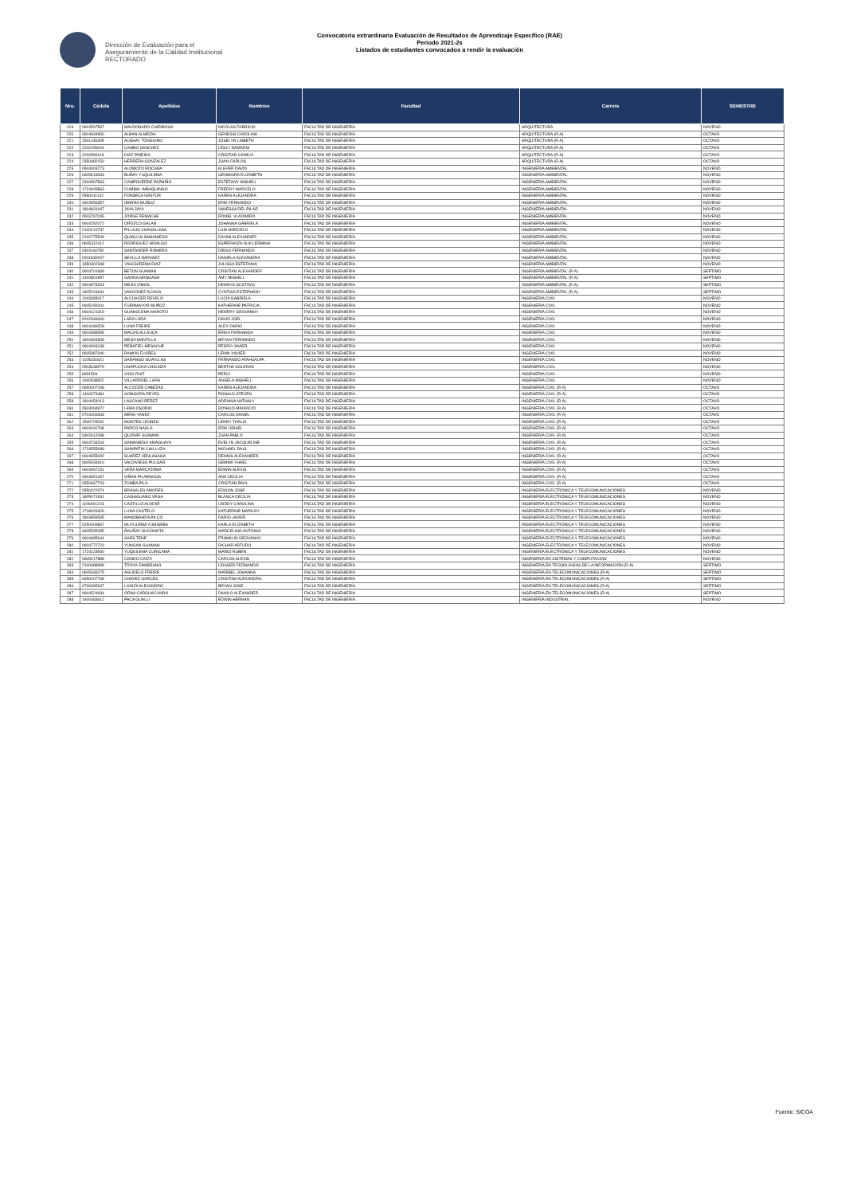Dirección de Evaluación para el
Aseguramiento de la Calidad Institucional
RECTORADO
Convocatoria extrardinaria Evaluación de Resultados de Aprendizaje Específico (RAE)
Periodo 2021-2s
Listados de estudiantes convocados a rendir la evaluación
| Nro. | Cédula | Apellidos | Nombres | Facultad | Carrera | SEMESTRE |
| --- | --- | --- | --- | --- | --- | --- |
| 219 | 0604597567 | MALDONADO CHIRIBOGA | NICOLAS FABRICIO | FACULTAD DE INGENIERÍA | ARQUITECTURA | NOVENO |
| 220 | 0604934950 | ALBAN ALMEIDA | GENESIS CAROLINA | FACULTAD DE INGENIERÍA | ARQUITECTURA (R-A) | OCTAVO |
| 221 | 1501149395 | AUSHAY TONGUINO | JOSELYN LISBETH | FACULTAD DE INGENIERÍA | ARQUITECTURA (R-A) | OCTAVO |
| 222 | 2200156004 | CAMBO SANCHEZ | LESLY DAMARIS | FACULTAD DE INGENIERÍA | ARQUITECTURA (R-A) | OCTAVO |
| 223 | 2200596118 | DIAZ PINEIDA | CRISTIAN CAMILO | FACULTAD DE INGENIERÍA | ARQUITECTURA (R-A) | OCTAVO |
| 224 | 2350482150 | HERRERA GONZALEZ | JUAN CARLOS | FACULTAD DE INGENIERÍA | ARQUITECTURA (R-A) | OCTAVO |
| 225 | 0504003773 | ALOMOTO ROCANA | KLEVER DAVID | FACULTAD DE INGENIERÍA | INGENIERÍA AMBIENTAL | NOVENO |
| 226 | 0605618933 | BUÑAY YUQUILEMA | GEOMAIRA ELIZABETH | FACULTAD DE INGENIERÍA | INGENIERÍA AMBIENTAL | NOVENO |
| 227 | 2300567563 | CAMPOVERDE PAZMIÑO | ESTEFANY MISHELL | FACULTAD DE INGENIERÍA | INGENIERÍA AMBIENTAL | NOVENO |
| 228 | 1724405863 | CUMBAL IMBAQUINGO | FREDDY MARCELO | FACULTAD DE INGENIERÍA | INGENIERÍA AMBIENTAL | NOVENO |
| 229 | 0550011142 | FONSECA NASTUR | KAREN ALEJANDRA | FACULTAD DE INGENIERÍA | INGENIERÍA AMBIENTAL | NOVENO |
| 230 | 0604556357 | IBARRA MUÑOZ | ERIK FERNANDO | FACULTAD DE INGENIERÍA | INGENIERÍA AMBIENTAL | NOVENO |
| 231 | 1804831947 | JAYA JAYA | VANESSA DEL PILAR | FACULTAD DE INGENIERÍA | INGENIERÍA AMBIENTAL | NOVENO |
| 232 | 0503797045 | JORGE REMACHE | ROMEL VLADIMIRO | FACULTAD DE INGENIERÍA | INGENIERÍA AMBIENTAL | NOVENO |
| 233 | 0604252072 | OROZCO GALAN | JOHANNA GABRIELA | FACULTAD DE INGENIERÍA | INGENIERÍA AMBIENTAL | NOVENO |
| 234 | 2100210737 | PILLAJO CHANALUISA | LUIS MARCELO | FACULTAD DE INGENIERÍA | INGENIERÍA AMBIENTAL | NOVENO |
| 235 | 2100775549 | QUINLLIN SAMANIEGO | DAYAN ALEXANDER | FACULTAD DE INGENIERÍA | INGENIERÍA AMBIENTAL | NOVENO |
| 236 | 0605312412 | RODRIGUEZ HIDALGO | ESPERANZA GUILLERMINA | FACULTAD DE INGENIERÍA | INGENIERÍA AMBIENTAL | NOVENO |
| 237 | 0303160782 | SANTANDER ROMERO | DIEGO FERNANDO | FACULTAD DE INGENIERÍA | INGENIERÍA AMBIENTAL | NOVENO |
| 238 | 0201830007 | SEVILLA NARVAEZ | DANIELA ALEXANDRA | FACULTAD DE INGENIERÍA | INGENIERÍA AMBIENTAL | NOVENO |
| 239 | 1850302348 | YAGCHIREMA DIAZ | JULISSA ESTEFANIA | FACULTAD DE INGENIERÍA | INGENIERÍA AMBIENTAL | NOVENO |
| 240 | 0604701839 | BETUN GUAMAN | CRISTIAN ALEXANDER | FACULTAD DE INGENIERÍA | INGENIERÍA AMBIENTAL (R-A) | SEPTIMO |
| 241 | 1400801997 | GAONA MANGASH | AMY MISHELL | FACULTAD DE INGENIERÍA | INGENIERÍA AMBIENTAL (R-A) | SEPTIMO |
| 242 | 0604973263 | MEJIA VIMOS | DENNYS GUSTAVO | FACULTAD DE INGENIERÍA | INGENIERÍA AMBIENTAL (R-A) | SEPTIMO |
| 243 | 1805204631 | VASCONEZ ALIAGA | CYNTHIA ESTEPHANY | FACULTAD DE INGENIERÍA | INGENIERÍA AMBIENTAL (R-A) | SEPTIMO |
| 244 | 1003395017 | ALCUACER REVELO | LUCIA GABRIELA | FACULTAD DE INGENIERÍA | INGENIERÍA CIVIL | NOVENO |
| 245 | 0605159201 | FUENMAYOR MUÑOZ | KATHERINE PATRICIA | FACULTAD DE INGENIERÍA | INGENIERÍA CIVIL | NOVENO |
| 246 | 0604121319 | GUANOLEMA MAROTO | HENRRY GEOVANNY | FACULTAD DE INGENIERÍA | INGENIERÍA CIVIL | NOVENO |
| 247 | 0202346060 | LARA LARA | DAVID JOEL | FACULTAD DE INGENIERÍA | INGENIERÍA CIVIL | NOVENO |
| 248 | 0604186528 | LUNA FREIRE | ALEX DARIO | FACULTAD DE INGENIERÍA | INGENIERÍA CIVIL | NOVENO |
| 249 | 0604388595 | MACAS ALLAUCA | ERIKA FERNANDA | FACULTAD DE INGENIERÍA | INGENIERÍA CIVIL | NOVENO |
| 250 | 1804394565 | MEJIA MANTILLA | BRYAN FERNANDO | FACULTAD DE INGENIERÍA | INGENIERÍA CIVIL | NOVENO |
| 251 | 0604093138 | PEÑAFIEL MESACHE | PEDRO JAVIER | FACULTAD DE INGENIERÍA | INGENIERÍA CIVIL | NOVENO |
| 252 | 0605987940 | RAMOS FLORES | LENIN XAVIER | FACULTAD DE INGENIERÍA | INGENIERÍA CIVIL | NOVENO |
| 253 | 1105231821 | SARANGO GUAYLLAS | FERNANDO ATAHUALPA | FACULTAD DE INGENIERÍA | INGENIERÍA CIVIL | NOVENO |
| 254 | 0503638579 | UNAPUCHA CHICAIZA | BERTHA SOLEDAD | FACULTAD DE INGENIERÍA | INGENIERÍA CIVIL | NOVENO |
| 255 | 6931594 | VIGO RUIZ | PERCI | FACULTAD DE INGENIERÍA | INGENIERÍA CIVIL | NOVENO |
| 256 | 1600538522 | VILLARROEL LARA | ANGELA MISHELL | FACULTAD DE INGENIERÍA | INGENIERÍA CIVIL | NOVENO |
| 257 | 0650007198 | ALCOCER CABEZAS | KAREN ALEJANDRA | FACULTAD DE INGENIERÍA | INGENIERÍA CIVIL (R-A) | OCTAVO |
| 258 | 1400973481 | GONGORA REYES | RONALD STEVEN | FACULTAD DE INGENIERÍA | INGENIERÍA CIVIL (R-A) | OCTAVO |
| 259 | 1804454013 | LASCANO PEREZ | ADRIANA NATHALY | FACULTAD DE INGENIERÍA | INGENIERÍA CIVIL (R-A) | OCTAVO |
| 260 | 0503094872 | LEMA OSORIO | RONALD MAURICIO | FACULTAD DE INGENIERÍA | INGENIERÍA CIVIL (R-A) | OCTAVO |
| 261 | 0704406933 | MERA YANEZ | CARLOS DANIEL | FACULTAD DE INGENIERÍA | INGENIERÍA CIVIL (R-A) | OCTAVO |
| 262 | 1500725062 | MONTES LEONES | LENNY THALIA | FACULTAD DE INGENIERÍA | INGENIERÍA CIVIL (R-A) | OCTAVO |
| 263 | 0604116798 | PARCO NAULA | ERIK ISRAEL | FACULTAD DE INGENIERÍA | INGENIERÍA CIVIL (R-A) | OCTAVO |
| 264 | 0302612098 | QUIZHPI GUAMAN | JUAN PABLO | FACULTAD DE INGENIERÍA | INGENIERÍA CIVIL (R-A) | OCTAVO |
| 265 | 0604733204 | SAMANIEGO AMAGUAYA | EVELYN JACQUELINE | FACULTAD DE INGENIERÍA | INGENIERÍA CIVIL (R-A) | OCTAVO |
| 266 | 1724555089 | SANIPATIN CHILLUZA | MICHAEL RAUL | FACULTAD DE INGENIERÍA | INGENIERÍA CIVIL (R-A) | OCTAVO |
| 267 | 0604655092 | SUAREZ VENLASAGA | DENNIS ALEXANDER | FACULTAD DE INGENIERÍA | INGENIERÍA CIVIL (R-A) | OCTAVO |
| 268 | 0605034610 | VALDIVIESO PULGAR | GEMMA YHAEL | FACULTAD DE INGENIERÍA | INGENIERÍA CIVIL (R-A) | OCTAVO |
| 269 | 0604067231 | VERA MARCATOMA | EDWIN ALEXIS | FACULTAD DE INGENIERÍA | INGENIERÍA CIVIL (R-A) | OCTAVO |
| 270 | 0604651497 | VIÑAN PILAMUNGA | ANA CECILIA | FACULTAD DE INGENIERÍA | INGENIERÍA CIVIL (R-A) | OCTAVO |
| 271 | 0550667703 | ZUMBA PILA | CRISTIAN PAUL | FACULTAD DE INGENIERÍA | INGENIERÍA CIVIL (R-A) | OCTAVO |
| 272 | 0550022974 | BRASALES AMORES | EDISON JOSE | FACULTAD DE INGENIERÍA | INGENIERÍA ELECTRÓNICA Y TELECOMUNICACIONES | NOVENO |
| 273 | 1805071931 | CAISAGUANO VEGA | BLANCA CECILIA | FACULTAD DE INGENIERÍA | INGENIERÍA ELECTRÓNICA Y TELECOMUNICACIONES | NOVENO |
| 274 | 1106001223 | CASTILLO ALVEAR | LEIDDY CAROLINA | FACULTAD DE INGENIERÍA | INGENIERÍA ELECTRÓNICA Y TELECOMUNICACIONES | NOVENO |
| 275 | 1718026329 | LUNA CASTELO | KATHERINE MARIUXY | FACULTAD DE INGENIERÍA | INGENIERÍA ELECTRÓNICA Y TELECOMUNICACIONES | NOVENO |
| 276 | 1803859535 | MANOBANDA PILCO | DARIO JAVIER | FACULTAD DE INGENIERÍA | INGENIERÍA ELECTRÓNICA Y TELECOMUNICACIONES | NOVENO |
| 277 | 0250009867 | MUYULEMA YUMISEBA | KARLA ELIZABETH | FACULTAD DE INGENIERÍA | INGENIERÍA ELECTRÓNICA Y TELECOMUNICACIONES | NOVENO |
| 278 | 0605535285 | ÑAUÑAY SUCONOTA | MARCELINO ANTONIO | FACULTAD DE INGENIERÍA | INGENIERÍA ELECTRÓNICA Y TELECOMUNICACIONES | NOVENO |
| 279 | 0604685644 | SAES TENE | FRANKLIN GEOVANNY | FACULTAD DE INGENIERÍA | INGENIERÍA ELECTRÓNICA Y TELECOMUNICACIONES | NOVENO |
| 280 | 0604772723 | YUNGAN GUAMAN | RICHAR ARTURO | FACULTAD DE INGENIERÍA | INGENIERÍA ELECTRÓNICA Y TELECOMUNICACIONES | NOVENO |
| 281 | 1724123540 | YUQUILEMA CURICAMA | MARIO RUBEN | FACULTAD DE INGENIERÍA | INGENIERÍA ELECTRÓNICA Y TELECOMUNICACIONES | NOVENO |
| 282 | 0605017888 | CONDO CAIZA | CARLOS ALEXIS | FACULTAD DE INGENIERÍA | INGENIERÍA EN SISTEMAS Y COMPUTACIÓN | NOVENO |
| 283 | 2100688999 | TROYA ZAMBRANO | LEISSER FERNANDO | FACULTAD DE INGENIERÍA | INGENIERÍA EN TECNOLOGÍAS DE LA INFORMACIÓN (R-A) | SEPTIMO |
| 284 | 0605348275 | AGUDELO FREIRE | MARIBEL JOHANNA | FACULTAD DE INGENIERÍA | INGENIERÍA EN TELECOMUNICACIONES (R-A) | SEPTIMO |
| 285 | 0650007768 | CHAVEZ GARCES | CRISTINA ALEXANDRA | FACULTAD DE INGENIERÍA | INGENIERÍA EN TELECOMUNICACIONES (R-A) | SEPTIMO |
| 286 | 0706995347 | LOAIZA ALEJANDRO | BRYAN JOSE | FACULTAD DE INGENIERÍA | INGENIERÍA EN TELECOMUNICACIONES (R-A) | SEPTIMO |
| 287 | 0604524934 | ORNA CARGUACUNDO | DANILO ALEXANDER | FACULTAD DE INGENIERÍA | INGENIERÍA EN TELECOMUNICACIONES (R-A) | SEPTIMO |
| 288 | 1600483612 | PACA GUALLI | EDWIN HERNAN | FACULTAD DE INGENIERÍA | INGENIERÍA INDUSTRIAL | NOVENO |
Fuente: SICOA